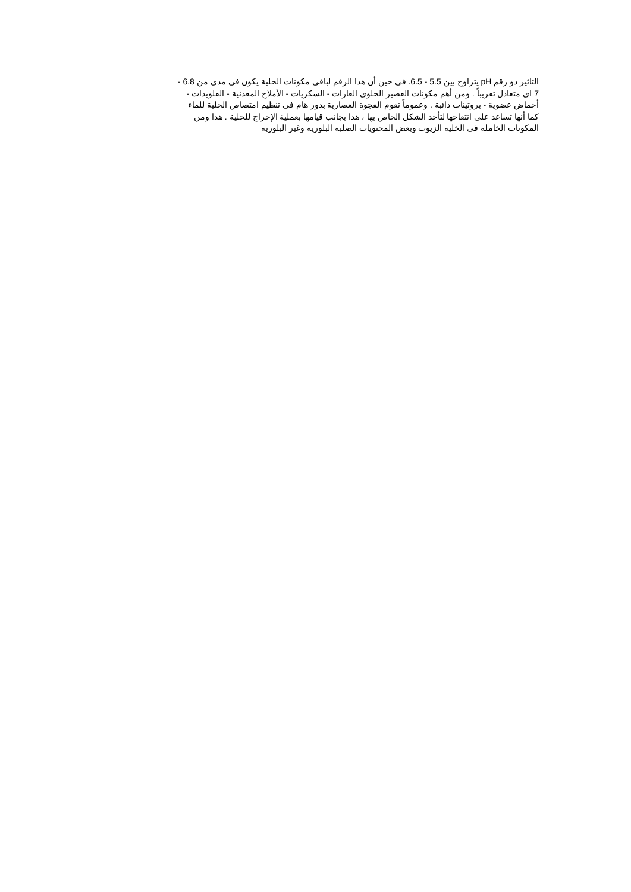التاثير ذو رقم pH يتراوح بين 5.5 - 6.5. فى حين أن هذا الرقم لباقى مكونات الخلية يكون فى مدى من 6.8 -
7 اى متعادل تقريباً . ومن أهم مكونات العصير الخلوى الغازات - السكريات - الأملاح المعدنية - القلويدات -
أحماض عضوية - بروتينات ذائبة . وعموماً تقوم الفجوة العصارية بدور هام فى تنظيم امتصاص الخلية للماء
كما أنها تساعد على انتفاخها لتأخذ الشكل الخاص بها ، هذا بجانب قيامها بعملية الإخراج للخلية . هذا ومن
المكونات الخاملة فى الخلية الزيوت وبعض المحتويات الصلبة البلورية وغير البلورية